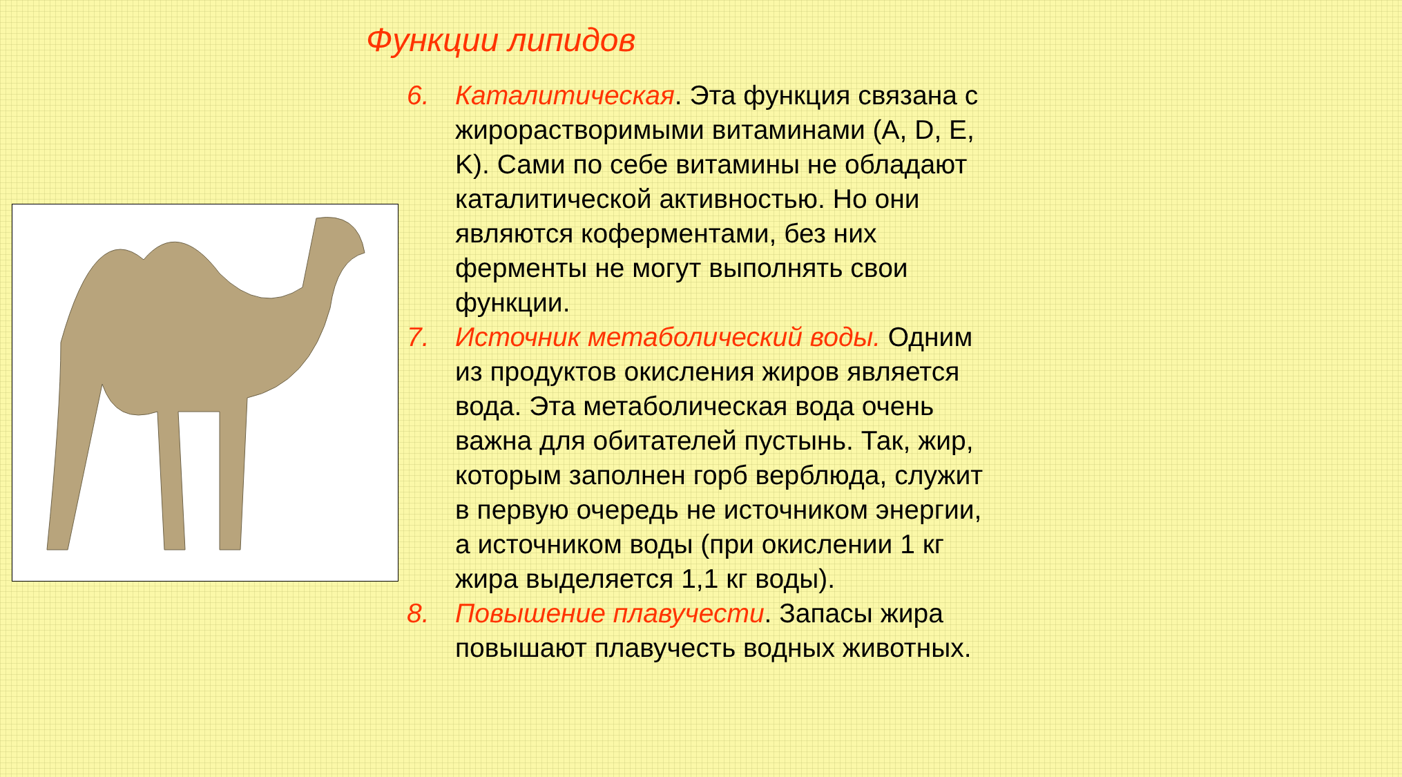Функции липидов
6. Каталитическая. Эта функция связана с жирорастворимыми витаминами (A, D, E, K). Сами по себе витамины не обладают каталитической активностью. Но они являются коферментами, без них ферменты не могут выполнять свои функции.
7. Источник метаболический воды. Одним из продуктов окисления жиров является вода. Эта метаболическая вода очень важна для обитателей пустынь. Так, жир, которым заполнен горб верблюда, служит в первую очередь не источником энергии, а источником воды (при окислении 1 кг жира выделяется 1,1 кг воды).
8. Повышение плавучести. Запасы жира повышают плавучесть водных животных.